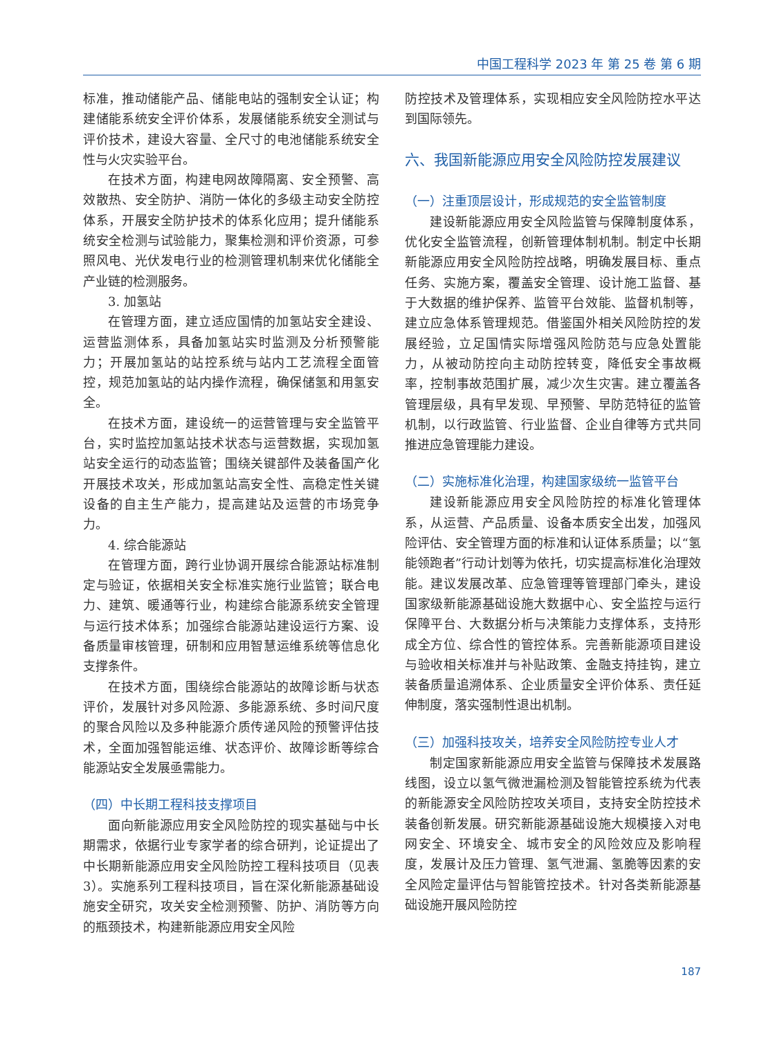中国工程科学 2023 年 第 25 卷 第 6 期
标准，推动储能产品、储能电站的强制安全认证；构建储能系统安全评价体系，发展储能系统安全测试与评价技术，建设大容量、全尺寸的电池储能系统安全性与火灾实验平台。
在技术方面，构建电网故障隔离、安全预警、高效散热、安全防护、消防一体化的多级主动安全防控体系，开展安全防护技术的体系化应用；提升储能系统安全检测与试验能力，聚集检测和评价资源，可参照风电、光伏发电行业的检测管理机制来优化储能全产业链的检测服务。
3. 加氢站
在管理方面，建立适应国情的加氢站安全建设、运营监测体系，具备加氢站实时监测及分析预警能力；开展加氢站的站控系统与站内工艺流程全面管控，规范加氢站的站内操作流程，确保储氢和用氢安全。
在技术方面，建设统一的运营管理与安全监管平台，实时监控加氢站技术状态与运营数据，实现加氢站安全运行的动态监管；围绕关键部件及装备国产化开展技术攻关，形成加氢站高安全性、高稳定性关键设备的自主生产能力，提高建站及运营的市场竞争力。
4. 综合能源站
在管理方面，跨行业协调开展综合能源站标准制定与验证，依据相关安全标准实施行业监管；联合电力、建筑、暖通等行业，构建综合能源系统安全管理与运行技术体系；加强综合能源站建设运行方案、设备质量审核管理，研制和应用智慧运维系统等信息化支撑条件。
在技术方面，围绕综合能源站的故障诊断与状态评价，发展针对多风险源、多能源系统、多时间尺度的聚合风险以及多种能源介质传递风险的预警评估技术，全面加强智能运维、状态评价、故障诊断等综合能源站安全发展亟需能力。
（四）中长期工程科技支撑项目
面向新能源应用安全风险防控的现实基础与中长期需求，依据行业专家学者的综合研判，论证提出了中长期新能源应用安全风险防控工程科技项目（见表3）。实施系列工程科技项目，旨在深化新能源基础设施安全研究，攻关安全检测预警、防护、消防等方向的瓶颈技术，构建新能源应用安全风险
防控技术及管理体系，实现相应安全风险防控水平达到国际领先。
六、我国新能源应用安全风险防控发展建议
（一）注重顶层设计，形成规范的安全监管制度
建设新能源应用安全风险监管与保障制度体系，优化安全监管流程，创新管理体制机制。制定中长期新能源应用安全风险防控战略，明确发展目标、重点任务、实施方案，覆盖安全管理、设计施工监督、基于大数据的维护保养、监管平台效能、监督机制等，建立应急体系管理规范。借鉴国外相关风险防控的发展经验，立足国情实际增强风险防范与应急处置能力，从被动防控向主动防控转变，降低安全事故概率，控制事故范围扩展，减少次生灾害。建立覆盖各管理层级，具有早发现、早预警、早防范特征的监管机制，以行政监管、行业监督、企业自律等方式共同推进应急管理能力建设。
（二）实施标准化治理，构建国家级统一监管平台
建设新能源应用安全风险防控的标准化管理体系，从运营、产品质量、设备本质安全出发，加强风险评估、安全管理方面的标准和认证体系质量；以“氢能领跑者”行动计划等为依托，切实提高标准化治理效能。建议发展改革、应急管理等管理部门牵头，建设国家级新能源基础设施大数据中心、安全监控与运行保障平台、大数据分析与决策能力支撑体系，支持形成全方位、综合性的管控体系。完善新能源项目建设与验收相关标准并与补贴政策、金融支持挂钩，建立装备质量追溯体系、企业质量安全评价体系、责任延伸制度，落实强制性退出机制。
（三）加强科技攻关，培养安全风险防控专业人才
制定国家新能源应用安全监管与保障技术发展路线图，设立以氢气微泄漏检测及智能管控系统为代表的新能源安全风险防控攻关项目，支持安全防控技术装备创新发展。研究新能源基础设施大规模接入对电网安全、环境安全、城市安全的风险效应及影响程度，发展计及压力管理、氢气泄漏、氢脆等因素的安全风险定量评估与智能管控技术。针对各类新能源基础设施开展风险防控
187